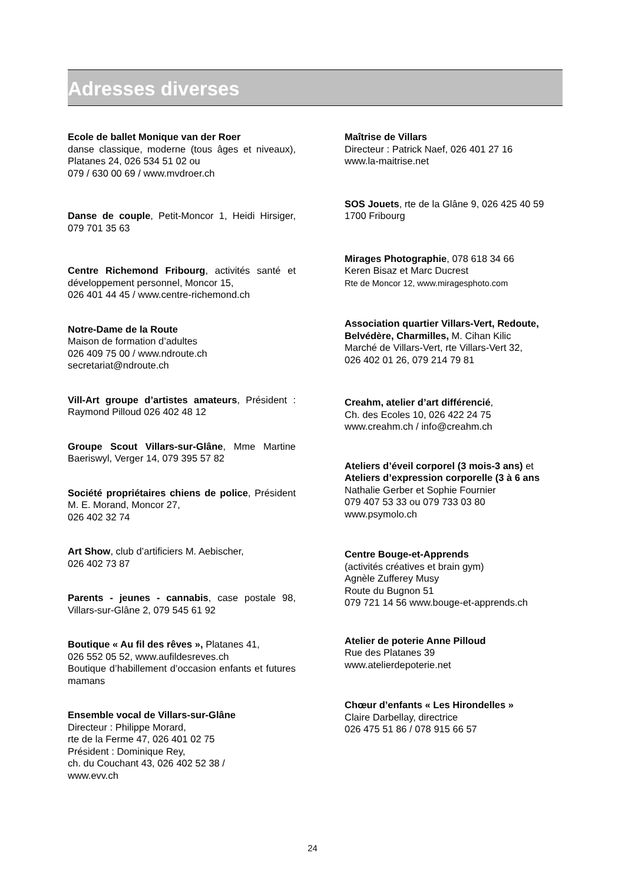Adresses diverses
Ecole de ballet Monique van der Roer
danse classique, moderne (tous âges et niveaux), Platanes 24, 026 534 51 02 ou
079 / 630 00 69 / www.mvdroer.ch
Danse de couple, Petit-Moncor 1, Heidi Hirsiger, 079 701 35 63
Centre Richemond Fribourg, activités santé et développement personnel, Moncor 15,
026 401 44 45 / www.centre-richemond.ch
Notre-Dame de la Route
Maison de formation d’adultes
026 409 75 00 / www.ndroute.ch
secretariat@ndroute.ch
Vill-Art groupe d’artistes amateurs, Président : Raymond Pilloud 026 402 48 12
Groupe Scout Villars-sur-Glâne, Mme Martine Baeriswyl, Verger 14, 079 395 57 82
Société propriétaires chiens de police, Président M. E. Morand, Moncor 27,
026 402 32 74
Art Show, club d’artificiers M. Aebischer,
026 402 73 87
Parents - jeunes - cannabis, case postale 98, Villars-sur-Glâne 2, 079 545 61 92
Boutique « Au fil des rêves », Platanes 41,
026 552 05 52, www.aufildesreves.ch
Boutique d’habillement d’occasion enfants et futures mamans
Ensemble vocal de Villars-sur-Glâne
Directeur : Philippe Morard,
rte de la Ferme 47, 026 401 02 75
Président : Dominique Rey,
ch. du Couchant 43, 026 402 52 38 /
www.evv.ch
Maîtrise de Villars
Directeur : Patrick Naef, 026 401 27 16
www.la-maitrise.net
SOS Jouets, rte de la Glâne 9, 026 425 40 59
1700 Fribourg
Mirages Photographie, 078 618 34 66
Keren Bisaz et Marc Ducrest
Rte de Moncor 12, www.miragesphoto.com
Association quartier Villars-Vert, Redoute, Belvédère, Charmilles, M. Cihan Kilic
Marché de Villars-Vert, rte Villars-Vert 32,
026 402 01 26, 079 214 79 81
Creahm, atelier d’art différencié,
Ch. des Ecoles 10, 026 422 24 75
www.creahm.ch / info@creahm.ch
Ateliers d’éveil corporel (3 mois-3 ans) et Ateliers d’expression corporelle (3 à 6 ans
Nathalie Gerber et Sophie Fournier
079 407 53 33 ou 079 733 03 80
www.psymolo.ch
Centre Bouge-et-Apprends
(activités créatives et brain gym)
Agnèle Zufferey Musy
Route du Bugnon 51
079 721 14 56 www.bouge-et-apprends.ch
Atelier de poterie Anne Pilloud
Rue des Platanes 39
www.atelierdepoterie.net
Chœur d’enfants « Les Hirondelles »
Claire Darbellay, directrice
026 475 51 86 / 078 915 66 57
24